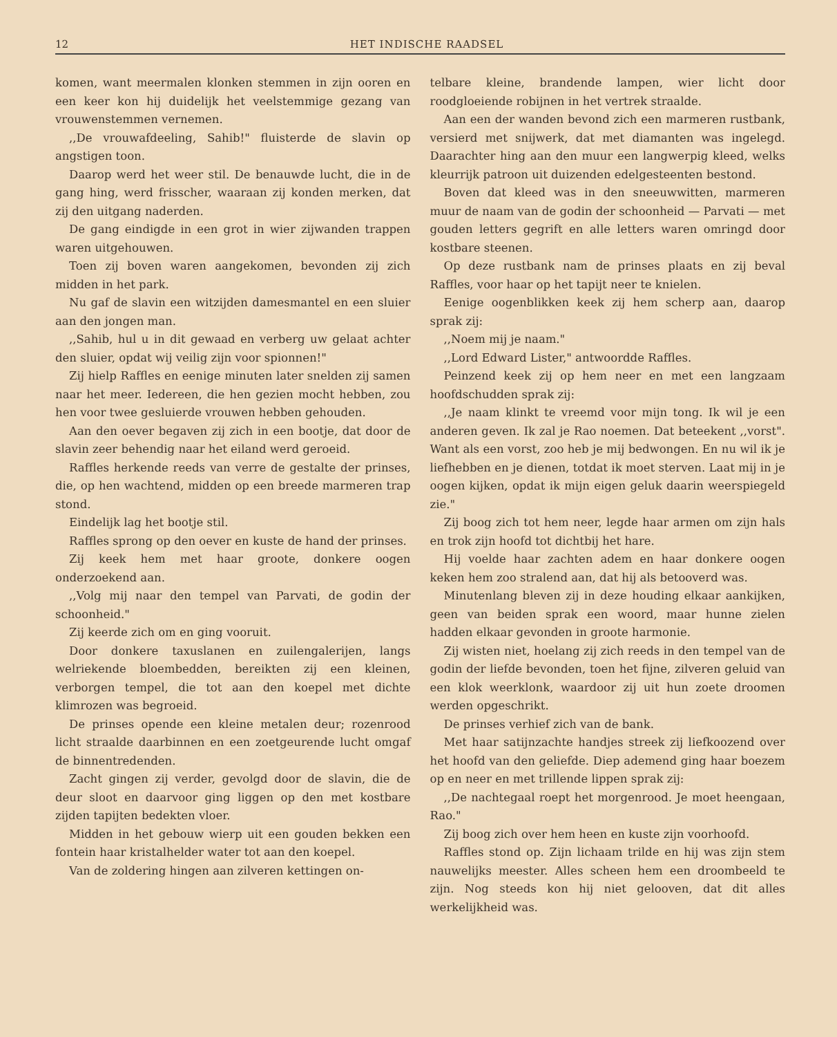12 HET INDISCHE RAADSEL
komen, want meermalen klonken stemmen in zijn ooren en een keer kon hij duidelijk het veelstemmige gezang van vrouwenstemmen vernemen.
,,De vrouwafdeeling, Sahib!" fluisterde de slavin op angstigen toon.
Daarop werd het weer stil. De benauwde lucht, die in de gang hing, werd frisscher, waaraan zij konden merken, dat zij den uitgang naderden.
De gang eindigde in een grot in wier zijwanden trappen waren uitgehouwen.
Toen zij boven waren aangekomen, bevonden zij zich midden in het park.
Nu gaf de slavin een witzijden damesmantel en een sluier aan den jongen man.
,,Sahib, hul u in dit gewaad en verberg uw gelaat achter den sluier, opdat wij veilig zijn voor spionnen!"
Zij hielp Raffles en eenige minuten later snelden zij samen naar het meer. Iedereen, die hen gezien mocht hebben, zou hen voor twee gesluierde vrouwen hebben gehouden.
Aan den oever begaven zij zich in een bootje, dat door de slavin zeer behendig naar het eiland werd geroeid.
Raffles herkende reeds van verre de gestalte der prinses, die, op hen wachtend, midden op een breede marmeren trap stond.
Eindelijk lag het bootje stil.
Raffles sprong op den oever en kuste de hand der prinses.
Zij keek hem met haar groote, donkere oogen onderzoekend aan.
,,Volg mij naar den tempel van Parvati, de godin der schoonheid."
Zij keerde zich om en ging vooruit.
Door donkere taxuslanen en zuilengalerijen, langs welriekende bloembedden, bereikten zij een kleinen, verborgen tempel, die tot aan den koepel met dichte klimrozen was begroeid.
De prinses opende een kleine metalen deur; rozenrood licht straalde daarbinnen en een zoetgeurende lucht omgaf de binnentredenden.
Zacht gingen zij verder, gevolgd door de slavin, die de deur sloot en daarvoor ging liggen op den met kostbare zijden tapijten bedekten vloer.
Midden in het gebouw wierp uit een gouden bekken een fontein haar kristalhelder water tot aan den koepel.
Van de zoldering hingen aan zilveren kettingen on-
telbare kleine, brandende lampen, wier licht door roodgloeiende robijnen in het vertrek straalde.
Aan een der wanden bevond zich een marmeren rustbank, versierd met snijwerk, dat met diamanten was ingelegd. Daarachter hing aan den muur een langwerpig kleed, welks kleurrijk patroon uit duizenden edelgesteenten bestond.
Boven dat kleed was in den sneeuwwitten, marmeren muur de naam van de godin der schoonheid — Parvati — met gouden letters gegrift en alle letters waren omringd door kostbare steenen.
Op deze rustbank nam de prinses plaats en zij beval Raffles, voor haar op het tapijt neer te knielen.
Eenige oogenblikken keek zij hem scherp aan, daarop sprak zij:
,,Noem mij je naam."
,,Lord Edward Lister," antwoordde Raffles.
Peinzend keek zij op hem neer en met een langzaam hoofdschudden sprak zij:
,,Je naam klinkt te vreemd voor mijn tong. Ik wil je een anderen geven. Ik zal je Rao noemen. Dat beteekent ,,vorst". Want als een vorst, zoo heb je mij bedwongen. En nu wil ik je liefhebben en je dienen, totdat ik moet sterven. Laat mij in je oogen kijken, opdat ik mijn eigen geluk daarin weerspiegeld zie."
Zij boog zich tot hem neer, legde haar armen om zijn hals en trok zijn hoofd tot dichtbij het hare.
Hij voelde haar zachten adem en haar donkere oogen keken hem zoo stralend aan, dat hij als betooverd was.
Minutenlang bleven zij in deze houding elkaar aankijken, geen van beiden sprak een woord, maar hunne zielen hadden elkaar gevonden in groote harmonie.
Zij wisten niet, hoelang zij zich reeds in den tempel van de godin der liefde bevonden, toen het fijne, zilveren geluid van een klok weerklonk, waardoor zij uit hun zoete droomen werden opgeschrikt.
De prinses verhief zich van de bank.
Met haar satijnzachte handjes streek zij liefkoozend over het hoofd van den geliefde. Diep ademend ging haar boezem op en neer en met trillende lippen sprak zij:
,,De nachtegaal roept het morgenrood. Je moet heengaan, Rao."
Zij boog zich over hem heen en kuste zijn voorhoofd.
Raffles stond op. Zijn lichaam trilde en hij was zijn stem nauwelijks meester. Alles scheen hem een droombeeld te zijn. Nog steeds kon hij niet gelooven, dat dit alles werkelijkheid was.